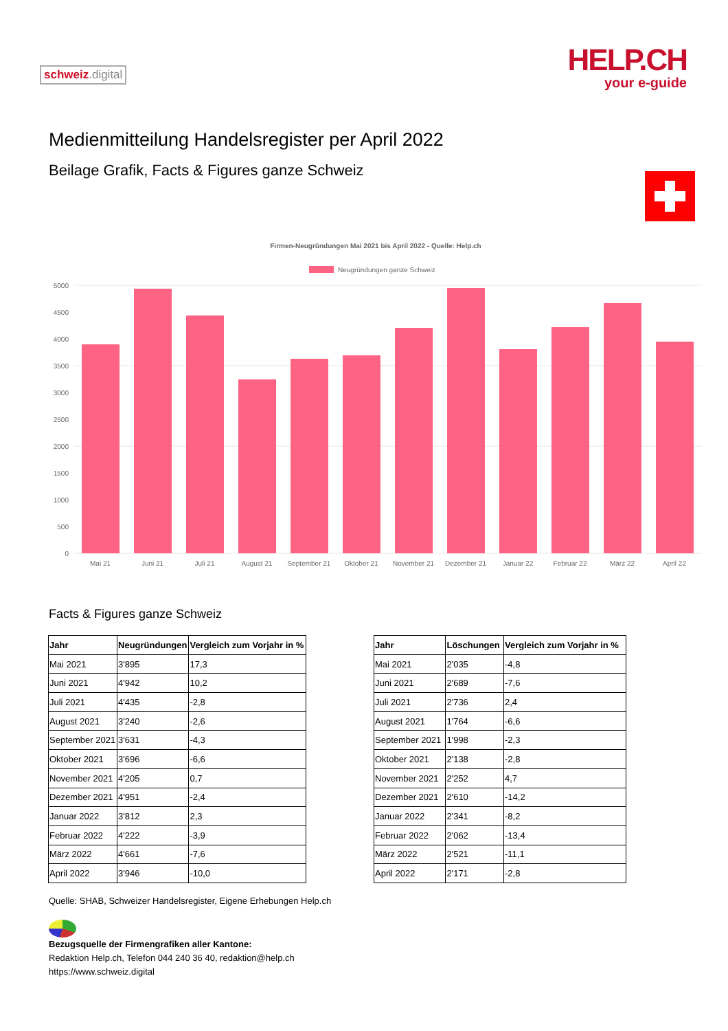schweiz.digital
HELP.CH
your e-guide
Medienmitteilung Handelsregister per April 2022
Beilage Grafik, Facts & Figures ganze Schweiz
Firmen-Neugründungen Mai 2021 bis April 2022 - Quelle: Help.ch
Neugründungen ganze Schweiz
5000
4500
4000
3500
3000
2500
2000
1500
1000
500
0
Mai 21
Juni 21
Juli 21
August 21
September 21
Oktober 21
November 21
Dezember 21
Januar 22
Februar 22
März 22
April 22
Facts & Figures ganze Schweiz
| Jahr | Neugründungen | Vergleich zum Vorjahr in % |
| --- | --- | --- |
| Mai 2021 | 3'895 | 17,3 |
| Juni 2021 | 4'942 | 10,2 |
| Juli 2021 | 4'435 | -2,8 |
| August 2021 | 3'240 | -2,6 |
| September 2021 | 3'631 | -4,3 |
| Oktober 2021 | 3'696 | -6,6 |
| November 2021 | 4'205 | 0,7 |
| Dezember 2021 | 4'951 | -2,4 |
| Januar 2022 | 3'812 | 2,3 |
| Februar 2022 | 4'222 | -3,9 |
| März 2022 | 4'661 | -7,6 |
| April 2022 | 3'946 | -10,0 |
| Jahr | Löschungen | Vergleich zum Vorjahr in % |
| --- | --- | --- |
| Mai 2021 | 2'035 | -4,8 |
| Juni 2021 | 2'689 | -7,6 |
| Juli 2021 | 2'736 | 2,4 |
| August 2021 | 1'764 | -6,6 |
| September 2021 | 1'998 | -2,3 |
| Oktober 2021 | 2'138 | -2,8 |
| November 2021 | 2'252 | 4,7 |
| Dezember 2021 | 2'610 | -14,2 |
| Januar 2022 | 2'341 | -8,2 |
| Februar 2022 | 2'062 | -13,4 |
| März 2022 | 2'521 | -11,1 |
| April 2022 | 2'171 | -2,8 |
Quelle: SHAB, Schweizer Handelsregister, Eigene Erhebungen Help.ch
Bezugsquelle der Firmengrafiken aller Kantone:
Redaktion Help.ch, Telefon 044 240 36 40, redaktion@help.ch
https://www.schweiz.digital